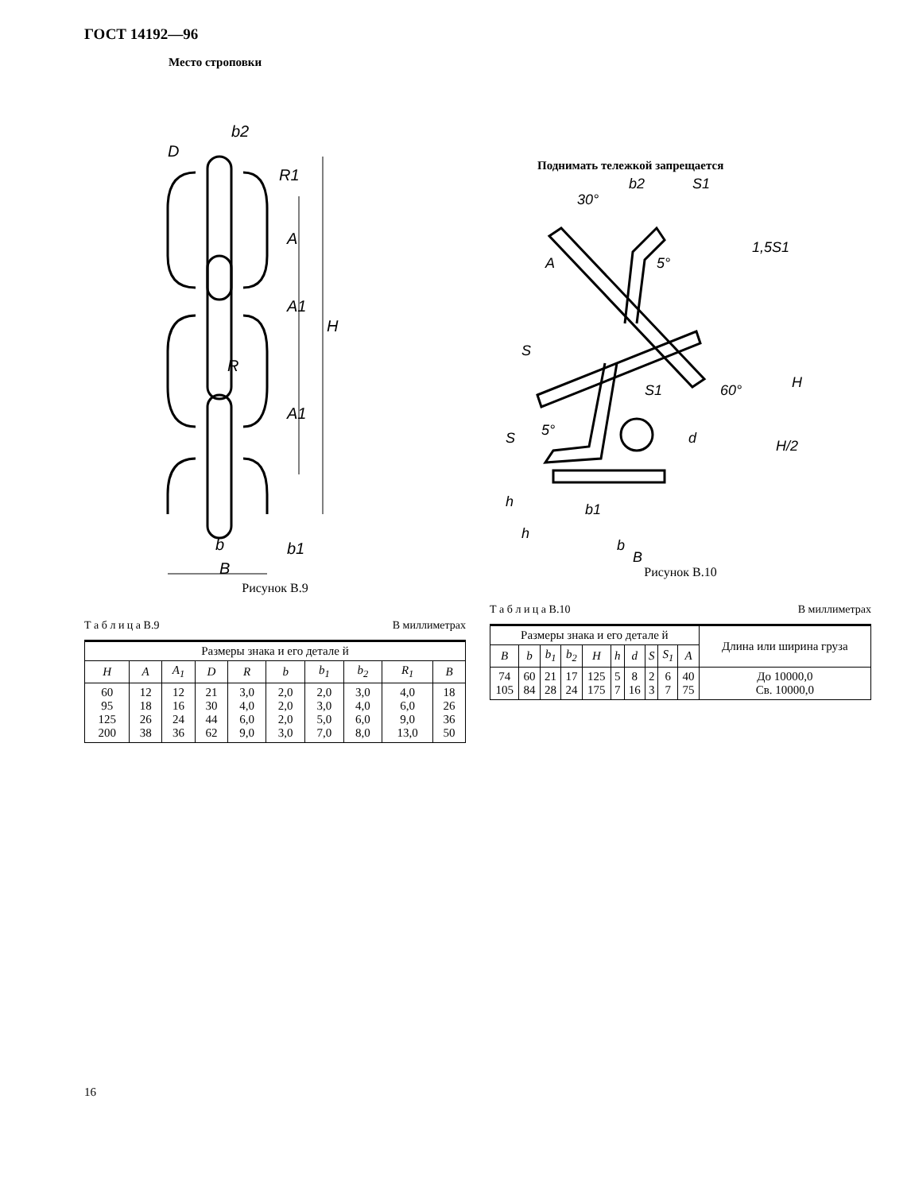ГОСТ 14192—96
Место строповки
b2
D
R1
A
A1
H
R
A1
b
B
b1
Рисунок В.9
Т а б л и ц а В.9 В миллиметрах
| Размеры знака и его детале й | | | | | | | | | |
| H | A | A<sub>1</sub> | D | R | b | b<sub>1</sub> | b<sub>2</sub> | R<sub>1</sub> | B |
| 60 95 125 200 | 12 18 26 38 | 12 16 24 36 | 21 30 44 62 | 3,0 4,0 6,0 9,0 | 2,0 2,0 2,0 3,0 | 2,0 3,0 5,0 7,0 | 3,0 4,0 6,0 8,0 | 4,0 6,0 9,0 13,0 | 18 26 36 50 |
Поднимать тележкой запрещается
30°
b2
S1
1,5S1
A
5°
S
60°
H
H/2
S1
5°
d
S
h
b1
h
b
B
Рисунок В.10
Т а б л и ц а В.10 В миллиметрах
| Размеры знака и его детале й | | | | | | | | | | Длина или ширина груза |
| B | b | b<sub>1</sub> | b<sub>2</sub> | H | h | d | S | S<sub>1</sub> | A | |
| 74 105 | 60 84 | 21 28 | 17 24 | 125 175 | 5 7 | 8 16 | 2 3 | 6 7 | 40 75 | До 10000,0 Св. 10000,0 |
16